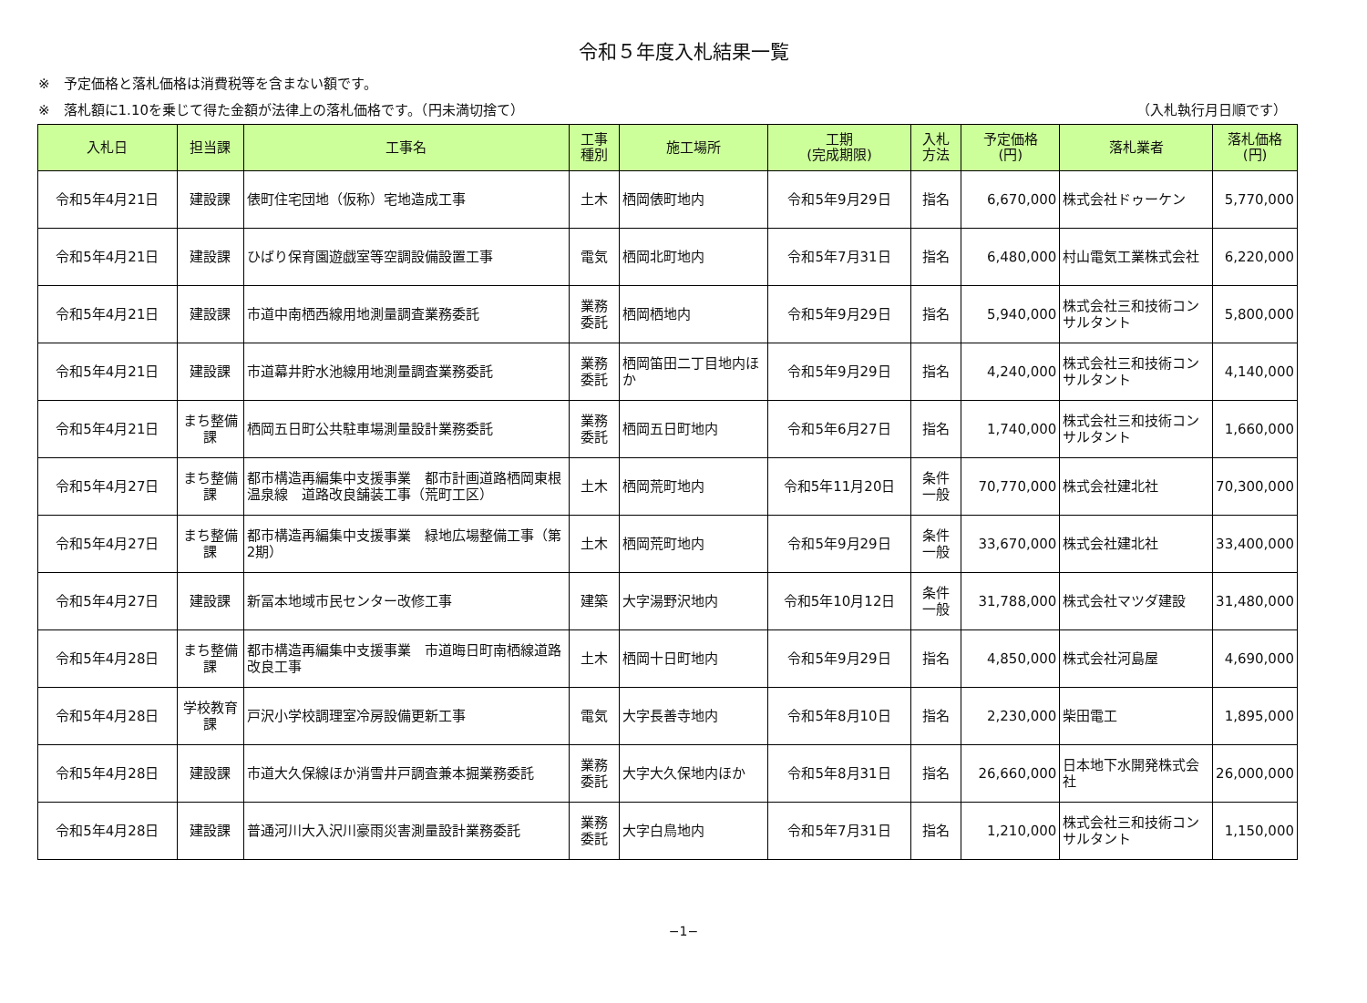令和５年度入札結果一覧
※　予定価格と落札価格は消費税等を含まない額です。
※　落札額に1.10を乗じて得た金額が法律上の落札価格です。（円未満切捨て） （入札執行月日順です）
| 入札日 | 担当課 | 工事名 | 工事 種別 | 施工場所 | 工期 (完成期限) | 入札 方法 | 予定価格 (円) | 落札業者 | 落札価格 (円) |
| --- | --- | --- | --- | --- | --- | --- | --- | --- | --- |
| 令和5年4月21日 | 建設課 | 俵町住宅団地（仮称）宅地造成工事 | 土木 | 栖岡俵町地内 | 令和5年9月29日 | 指名 | 6,670,000 | 株式会社ドゥーケン | 5,770,000 |
| 令和5年4月21日 | 建設課 | ひばり保育園遊戯室等空調設備設置工事 | 電気 | 栖岡北町地内 | 令和5年7月31日 | 指名 | 6,480,000 | 村山電気工業株式会社 | 6,220,000 |
| 令和5年4月21日 | 建設課 | 市道中南栖西線用地測量調査業務委託 | 業務 委託 | 栖岡栖地内 | 令和5年9月29日 | 指名 | 5,940,000 | 株式会社三和技術コンサルタント | 5,800,000 |
| 令和5年4月21日 | 建設課 | 市道幕井貯水池線用地測量調査業務委託 | 業務 委託 | 栖岡笛田二丁目地内ほか | 令和5年9月29日 | 指名 | 4,240,000 | 株式会社三和技術コンサルタント | 4,140,000 |
| 令和5年4月21日 | まち整備課 | 栖岡五日町公共駐車場測量設計業務委託 | 業務 委託 | 栖岡五日町地内 | 令和5年6月27日 | 指名 | 1,740,000 | 株式会社三和技術コンサルタント | 1,660,000 |
| 令和5年4月27日 | まち整備課 | 都市構造再編集中支援事業 都市計画道路栖岡東根温泉線 道路改良舗装工事（荒町工区） | 土木 | 栖岡荒町地内 | 令和5年11月20日 | 条件 一般 | 70,770,000 | 株式会社建北社 | 70,300,000 |
| 令和5年4月27日 | まち整備課 | 都市構造再編集中支援事業 緑地広場整備工事（第2期） | 土木 | 栖岡荒町地内 | 令和5年9月29日 | 条件 一般 | 33,670,000 | 株式会社建北社 | 33,400,000 |
| 令和5年4月27日 | 建設課 | 新冨本地域市民センター改修工事 | 建築 | 大字湯野沢地内 | 令和5年10月12日 | 条件 一般 | 31,788,000 | 株式会社マツダ建設 | 31,480,000 |
| 令和5年4月28日 | まち整備課 | 都市構造再編集中支援事業 市道晦日町南栖線道路改良工事 | 土木 | 栖岡十日町地内 | 令和5年9月29日 | 指名 | 4,850,000 | 株式会社河島屋 | 4,690,000 |
| 令和5年4月28日 | 学校教育課 | 戸沢小学校調理室冷房設備更新工事 | 電気 | 大字長善寺地内 | 令和5年8月10日 | 指名 | 2,230,000 | 柴田電工 | 1,895,000 |
| 令和5年4月28日 | 建設課 | 市道大久保線ほか消雪井戸調査兼本掘業務委託 | 業務 委託 | 大字大久保地内ほか | 令和5年8月31日 | 指名 | 26,660,000 | 日本地下水開発株式会社 | 26,000,000 |
| 令和5年4月28日 | 建設課 | 普通河川大入沢川豪雨災害測量設計業務委託 | 業務 委託 | 大字白鳥地内 | 令和5年7月31日 | 指名 | 1,210,000 | 株式会社三和技術コンサルタント | 1,150,000 |
−1−